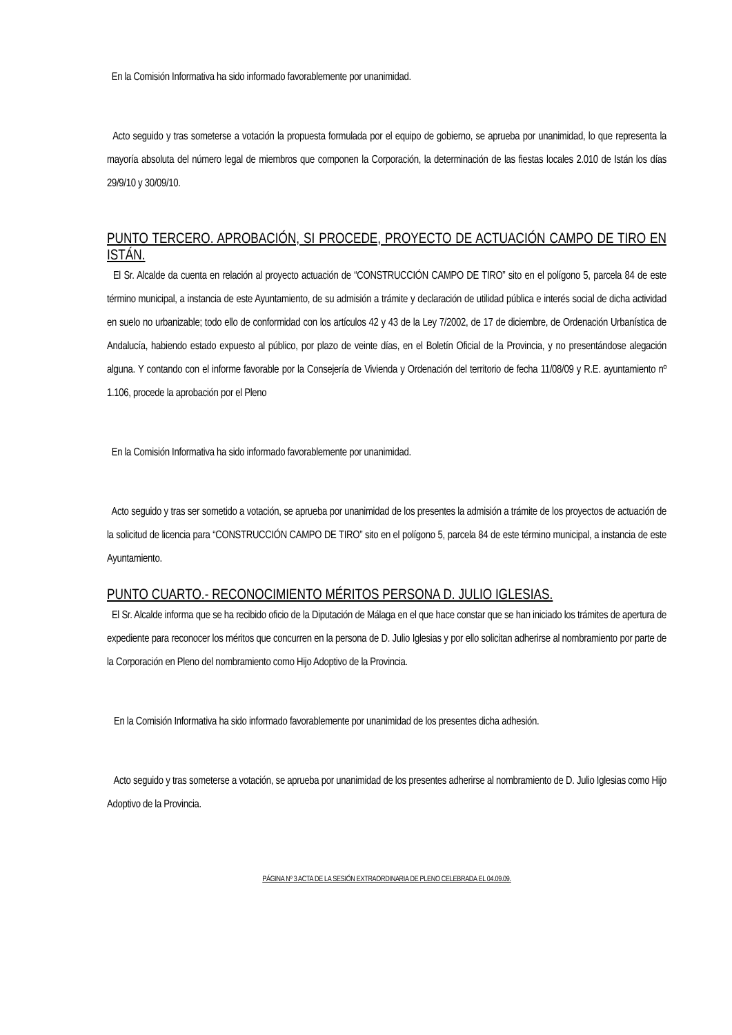En la Comisión Informativa ha sido informado favorablemente por unanimidad.
Acto seguido y tras someterse a votación la propuesta formulada por el equipo de gobierno, se aprueba por unanimidad, lo que representa la mayoría absoluta del número legal de miembros que componen la Corporación, la determinación de las fiestas locales 2.010 de Istán los días 29/9/10 y 30/09/10.
PUNTO TERCERO. APROBACIÓN, SI PROCEDE, PROYECTO DE ACTUACIÓN CAMPO DE TIRO EN ISTÁN.
El Sr. Alcalde da cuenta en relación al proyecto actuación de “CONSTRUCCIÓN CAMPO DE TIRO” sito en el polígono 5, parcela 84 de este término municipal, a instancia de este Ayuntamiento, de su admisión a trámite y declaración de utilidad pública e interés social de dicha actividad en suelo no urbanizable; todo ello de conformidad con los artículos 42 y 43 de la Ley 7/2002, de 17 de diciembre, de Ordenación Urbanística de Andalucía, habiendo estado expuesto al público, por plazo de veinte días, en el Boletín Oficial de la Provincia, y no presentándose alegación alguna. Y contando con el informe favorable por la Consejería de Vivienda y Ordenación del territorio de fecha 11/08/09 y R.E. ayuntamiento nº 1.106, procede la aprobación por el Pleno
En la Comisión Informativa ha sido informado favorablemente por unanimidad.
Acto seguido y tras ser sometido a votación, se aprueba por unanimidad de los presentes la admisión a trámite de los proyectos de actuación de la solicitud de licencia para “CONSTRUCCIÓN CAMPO DE TIRO” sito en el polígono 5, parcela 84 de este término municipal, a instancia de este Ayuntamiento.
PUNTO CUARTO.- RECONOCIMIENTO MÉRITOS PERSONA D. JULIO IGLESIAS.
El Sr. Alcalde informa que se ha recibido oficio de la Diputación de Málaga en el que hace constar que se han iniciado los trámites de apertura de expediente para reconocer los méritos que concurren en la persona de D. Julio Iglesias y por ello solicitan adherirse al nombramiento por parte de la Corporación en Pleno del nombramiento como Hijo Adoptivo de la Provincia.
En la Comisión Informativa ha sido informado favorablemente por unanimidad de los presentes dicha adhesión.
Acto seguido y tras someterse a votación, se aprueba por unanimidad de los presentes adherirse al nombramiento de D. Julio Iglesias como Hijo Adoptivo de la Provincia.
PÁGINA Nº 3 ACTA DE LA SESIÓN EXTRAORDINARIA DE PLENO CELEBRADA EL 04.09.09.